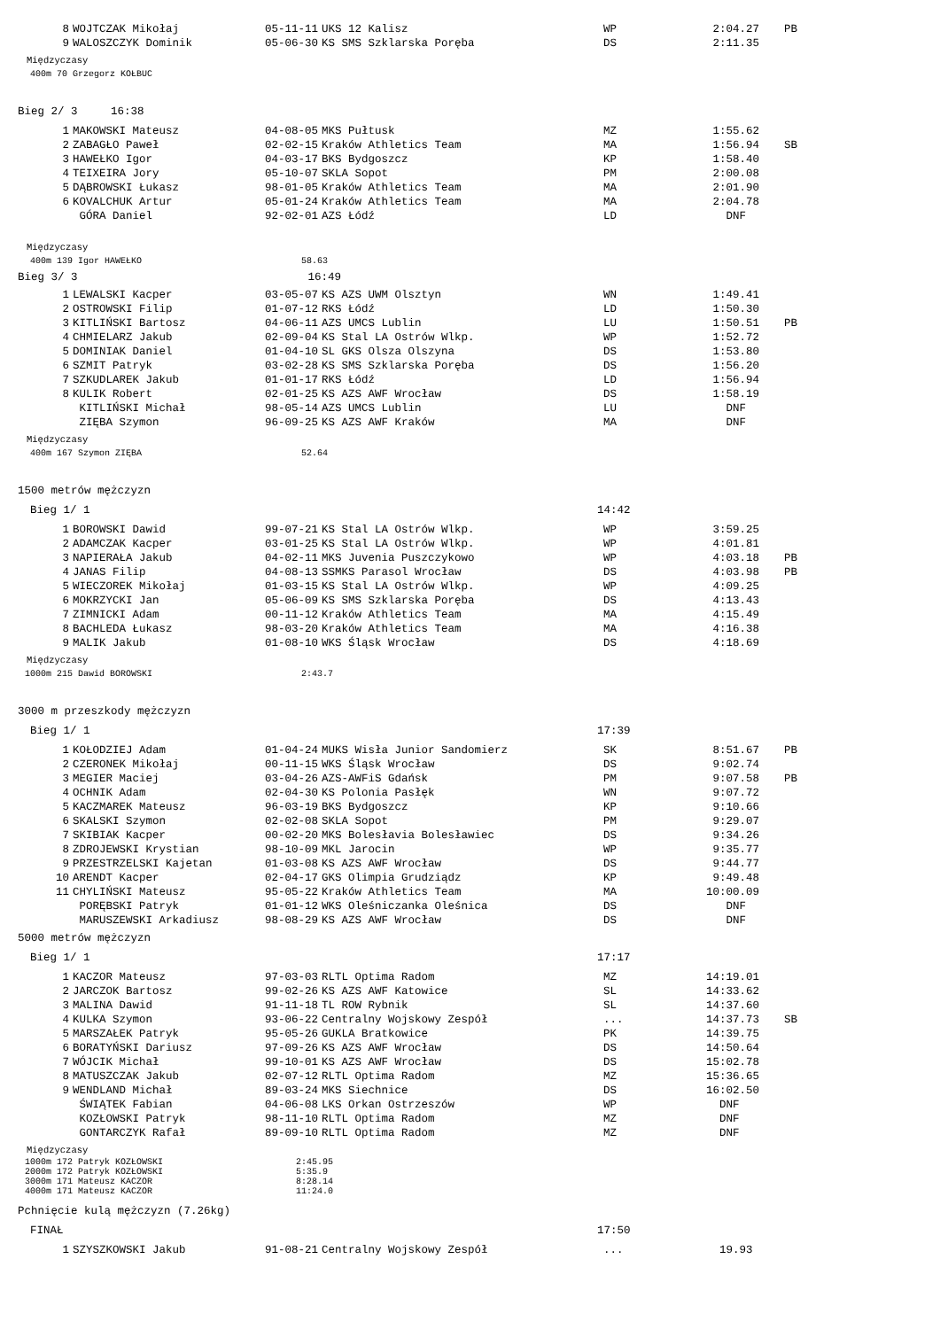| 8 | WOJTCZAK Mikołaj | 05-11-11 | UKS 12 Kalisz | WP | 2:04.27 | PB |
| 9 | WALOSZCZYK Dominik | 05-06-30 | KS SMS Szklarska Poręba | DS | 2:11.35 | |
Międzyczasy
400m 70 Grzegorz KOŁBUC
Bieg 2/ 3 16:38
| 1 | MAKOWSKI Mateusz | 04-08-05 | MKS Pułtusk | MZ | 1:55.62 | |
| 2 | ZABAGŁO Paweł | 02-02-15 | Kraków Athletics Team | MA | 1:56.94 | SB |
| 3 | HAWEŁKO Igor | 04-03-17 | BKS Bydgoszcz | KP | 1:58.40 | |
| 4 | TEIXEIRA Jory | 05-10-07 | SKLA Sopot | PM | 2:00.08 | |
| 5 | DĄBROWSKI Łukasz | 98-01-05 | Kraków Athletics Team | MA | 2:01.90 | |
| 6 | KOVALCHUK Artur | 05-01-24 | Kraków Athletics Team | MA | 2:04.78 | |
| | GÓRA Daniel | 92-02-01 | AZS Łódź | LD | DNF | |
Międzyczasy
400m 139 Igor HAWEŁKO 58.63
Bieg 3/ 3 16:49
| 1 | LEWALSKI Kacper | 03-05-07 | KS AZS UWM Olsztyn | WN | 1:49.41 | |
| 2 | OSTROWSKI Filip | 01-07-12 | RKS Łódź | LD | 1:50.30 | |
| 3 | KITLIŃSKI Bartosz | 04-06-11 | AZS UMCS Lublin | LU | 1:50.51 | PB |
| 4 | CHMIELARZ Jakub | 02-09-04 | KS Stal LA Ostrów Wlkp. | WP | 1:52.72 | |
| 5 | DOMINIAK Daniel | 01-04-10 | SL GKS Olsza Olszyna | DS | 1:53.80 | |
| 6 | SZMIT Patryk | 03-02-28 | KS SMS Szklarska Poręba | DS | 1:56.20 | |
| 7 | SZKUDLAREK Jakub | 01-01-17 | RKS Łódź | LD | 1:56.94 | |
| 8 | KULIK Robert | 02-01-25 | KS AZS AWF Wrocław | DS | 1:58.19 | |
| | KITLIŃSKI Michał | 98-05-14 | AZS UMCS Lublin | LU | DNF | |
| | ZIĘBA Szymon | 96-09-25 | KS AZS AWF Kraków | MA | DNF | |
Międzyczasy
400m 167 Szymon ZIĘBA 52.64
1500 metrów mężczyzn
Bieg 1/ 1 14:42
| 1 | BOROWSKI Dawid | 99-07-21 | KS Stal LA Ostrów Wlkp. | WP | 3:59.25 | |
| 2 | ADAMCZAK Kacper | 03-01-25 | KS Stal LA Ostrów Wlkp. | WP | 4:01.81 | |
| 3 | NAPIERAŁA Jakub | 04-02-11 | MKS Juvenia Puszczykowo | WP | 4:03.18 | PB |
| 4 | JANAS Filip | 04-08-13 | SSMKS Parasol Wrocław | DS | 4:03.98 | PB |
| 5 | WIECZOREK Mikołaj | 01-03-15 | KS Stal LA Ostrów Wlkp. | WP | 4:09.25 | |
| 6 | MOKRZYCKI Jan | 05-06-09 | KS SMS Szklarska Poręba | DS | 4:13.43 | |
| 7 | ZIMNICKI Adam | 00-11-12 | Kraków Athletics Team | MA | 4:15.49 | |
| 8 | BACHLEDA Łukasz | 98-03-20 | Kraków Athletics Team | MA | 4:16.38 | |
| 9 | MALIK Jakub | 01-08-10 | WKS Śląsk Wrocław | DS | 4:18.69 | |
Międzyczasy
1000m 215 Dawid BOROWSKI 2:43.7
3000 m przeszkody mężczyzn
Bieg 1/ 1 17:39
| 1 | KOŁODZIEJ Adam | 01-04-24 | MUKS Wisła Junior Sandomierz | SK | 8:51.67 | PB |
| 2 | CZERONEK Mikołaj | 00-11-15 | WKS Śląsk Wrocław | DS | 9:02.74 | |
| 3 | MEGIER Maciej | 03-04-26 | AZS-AWFiS Gdańsk | PM | 9:07.58 | PB |
| 4 | OCHNIK Adam | 02-04-30 | KS Polonia Pasłęk | WN | 9:07.72 | |
| 5 | KACZMAREK Mateusz | 96-03-19 | BKS Bydgoszcz | KP | 9:10.66 | |
| 6 | SKALSKI Szymon | 02-02-08 | SKLA Sopot | PM | 9:29.07 | |
| 7 | SKIBIAK Kacper | 00-02-20 | MKS Bolesłavia Bolesławiec | DS | 9:34.26 | |
| 8 | ZDROJEWSKI Krystian | 98-10-09 | MKL Jarocin | WP | 9:35.77 | |
| 9 | PRZESTRZELSKI Kajetan | 01-03-08 | KS AZS AWF Wrocław | DS | 9:44.77 | |
| 10 | ARENDT Kacper | 02-04-17 | GKS Olimpia Grudziądz | KP | 9:49.48 | |
| 11 | CHYLIŃSKI Mateusz | 95-05-22 | Kraków Athletics Team | MA | 10:00.09 | |
| | PORĘBSKI Patryk | 01-01-12 | WKS Oleśniczanka Oleśnica | DS | DNF | |
| | MARUSZEWSKI Arkadiusz | 98-08-29 | KS AZS AWF Wrocław | DS | DNF | |
5000 metrów mężczyzn
Bieg 1/ 1 17:17
| 1 | KACZOR Mateusz | 97-03-03 | RLTL Optima Radom | MZ | 14:19.01 | |
| 2 | JARCZOK Bartosz | 99-02-26 | KS AZS AWF Katowice | SL | 14:33.62 | |
| 3 | MALINA Dawid | 91-11-18 | TL ROW Rybnik | SL | 14:37.60 | |
| 4 | KULKA Szymon | 93-06-22 | Centralny Wojskowy Zespół | ... | 14:37.73 | SB |
| 5 | MARSZAŁEK Patryk | 95-05-26 | GUKLA Bratkowice | PK | 14:39.75 | |
| 6 | BORATYŃSKI Dariusz | 97-09-26 | KS AZS AWF Wrocław | DS | 14:50.64 | |
| 7 | WÓJCIK Michał | 99-10-01 | KS AZS AWF Wrocław | DS | 15:02.78 | |
| 8 | MATUSZCZAK Jakub | 02-07-12 | RLTL Optima Radom | MZ | 15:36.65 | |
| 9 | WENDLAND Michał | 89-03-24 | MKS Siechnice | DS | 16:02.50 | |
| | ŚWIĄTEK Fabian | 04-06-08 | LKS Orkan Ostrzeszów | WP | DNF | |
| | KOZŁOWSKI Patryk | 98-11-10 | RLTL Optima Radom | MZ | DNF | |
| | GONTARCZYK Rafał | 89-09-10 | RLTL Optima Radom | MZ | DNF | |
Międzyczasy
1000m 172 Patryk KOZŁOWSKI 2:45.95
2000m 172 Patryk KOZŁOWSKI 5:35.9
3000m 171 Mateusz KACZOR 8:28.14
4000m 171 Mateusz KACZOR 11:24.0
Pchnięcie kulą mężczyzn (7.26kg)
FINAŁ 17:50
| 1 | SZYSZKOWSKI Jakub | 91-08-21 | Centralny Wojskowy Zespół | ... | 19.93 | |